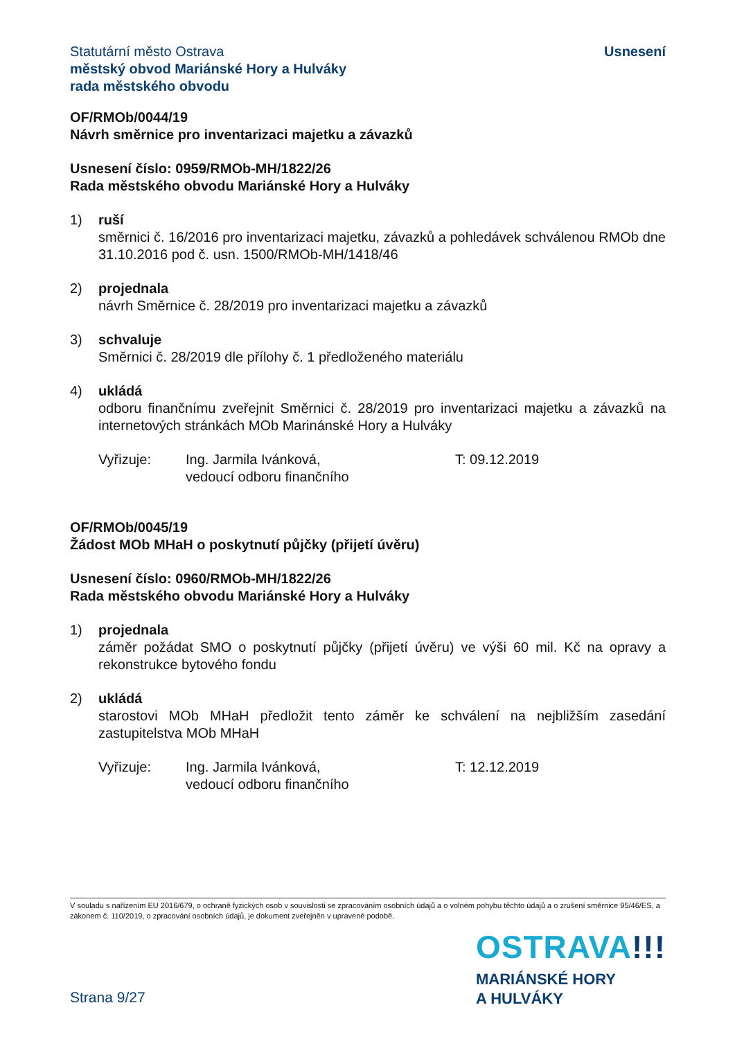Statutární město Ostrava
městský obvod Mariánské Hory a Hulváky
rada městského obvodu
Usnesení
OF/RMOb/0044/19
Návrh směrnice pro inventarizaci majetku a závazků
Usnesení číslo: 0959/RMOb-MH/1822/26
Rada městského obvodu Mariánské Hory a Hulváky
1) ruší
směrnici č. 16/2016 pro inventarizaci majetku, závazků a pohledávek schválenou RMOb dne 31.10.2016 pod č. usn. 1500/RMOb-MH/1418/46
2) projednala
návrh Směrnice č. 28/2019 pro inventarizaci majetku a závazků
3) schvaluje
Směrnici č. 28/2019 dle přílohy č. 1 předloženého materiálu
4) ukládá
odboru finančnímu zveřejnit Směrnici č. 28/2019 pro inventarizaci majetku a závazků na internetových stránkách MOb Marinánské Hory a Hulváky
Vyřizuje: Ing. Jarmila Ivánková,
vedoucí odboru finančního
T: 09.12.2019
OF/RMOb/0045/19
Žádost MOb MHaH o poskytnutí půjčky (přijetí úvěru)
Usnesení číslo: 0960/RMOb-MH/1822/26
Rada městského obvodu Mariánské Hory a Hulváky
1) projednala
záměr požádat SMO o poskytnutí půjčky (přijetí úvěru) ve výši 60 mil. Kč na opravy a rekonstrukce bytového fondu
2) ukládá
starostovi MOb MHaH předložit tento záměr ke schválení na nejbližším zasedání zastupitelstva MOb MHaH
Vyřizuje: Ing. Jarmila Ivánková,
vedoucí odboru finančního
T: 12.12.2019
V souladu s nařízením EU 2016/679, o ochraně fyzických osob v souvislosti se zpracováním osobních údajů a o volném pohybu těchto údajů a o zrušení směrnice 95/46/ES, a zákonem č. 110/2019, o zpracování osobních údajů, je dokument zveřejněn v upravené podobě.
OSTRAVA!!!
MARIÁNSKÉ HORY
A HULVÁKY
Strana 9/27